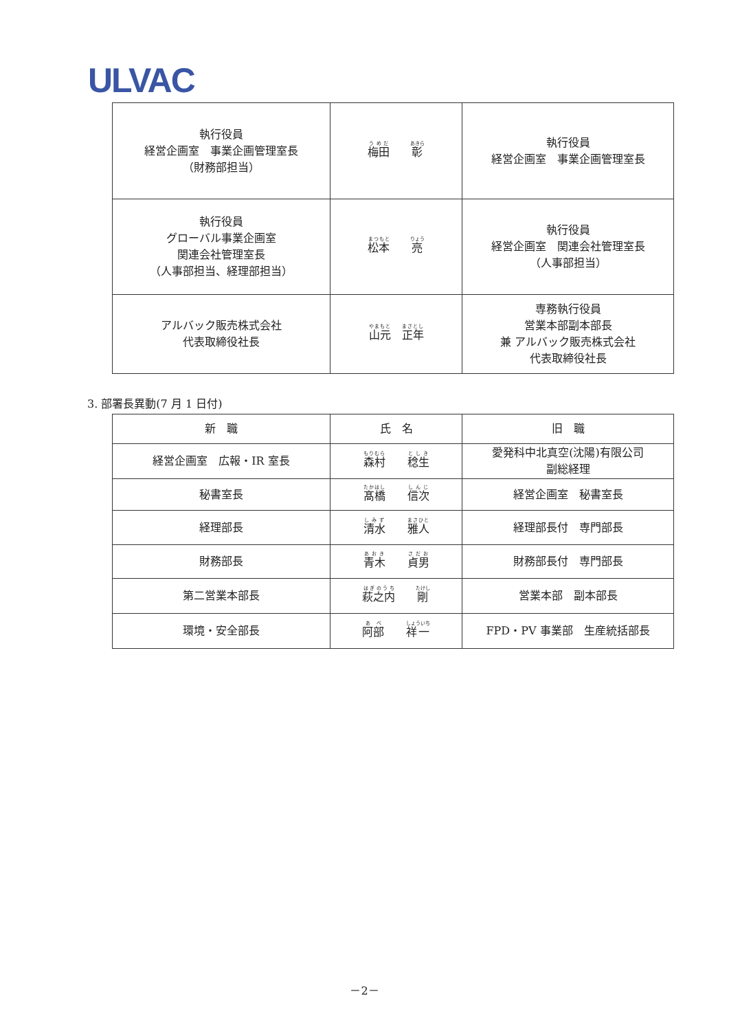ULVAC
| 執行役員 経営企画室 事業企画管理室長 （財務部担当） | 梅田 彰 | 執行役員 経営企画室 事業企画管理室長 |
| 執行役員 グローバル事業企画室 関連会社管理室長 （人事部担当、経理部担当） | 松本 亮 | 執行役員 経営企画室 関連会社管理室長 （人事部担当） |
| アルバック販売株式会社 代表取締役社長 | 山元 正年 | 専務執行役員 営業本部副本部長 兼 アルバック販売株式会社 代表取締役社長 |
3. 部署長異動(7 月 1 日付)
| 新 職 | 氏 名 | 旧 職 |
| --- | --- | --- |
| 経営企画室 広報・IR 室長 | 森村 稔生 | 愛発科中北真空(沈陽)有限公司 副総経理 |
| 秘書室長 | 髙橋 信次 | 経営企画室 秘書室長 |
| 経理部長 | 清水 雅人 | 経理部長付 専門部長 |
| 財務部長 | 青木 貞男 | 財務部長付 専門部長 |
| 第二営業本部長 | 萩之内 剛 | 営業本部 副本部長 |
| 環境・安全部長 | 阿部 祥一 | FPD・PV 事業部 生産統括部長 |
－2－